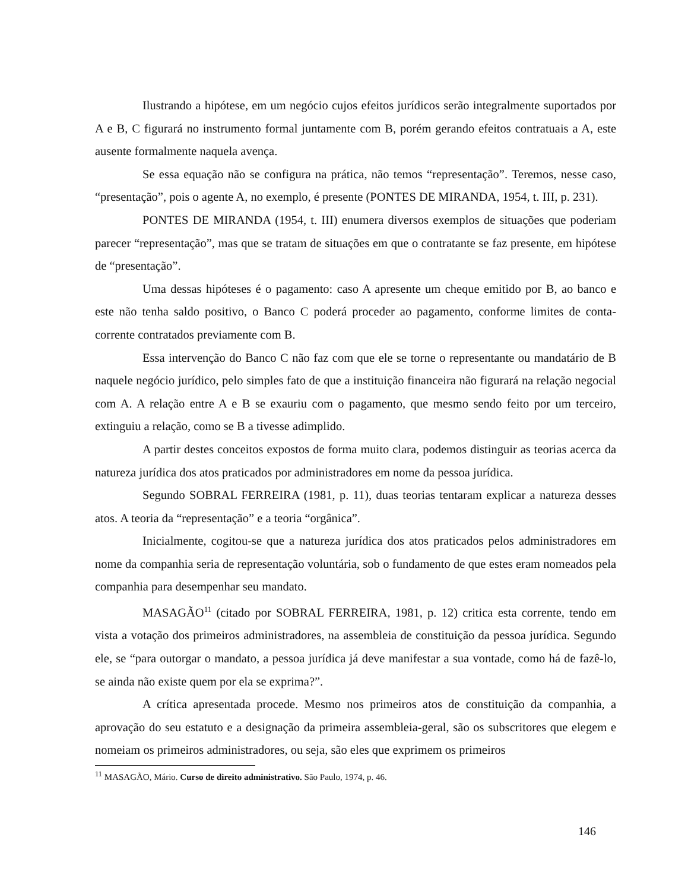Ilustrando a hipótese, em um negócio cujos efeitos jurídicos serão integralmente suportados por A e B, C figurará no instrumento formal juntamente com B, porém gerando efeitos contratuais a A, este ausente formalmente naquela avença.
Se essa equação não se configura na prática, não temos “representação”. Teremos, nesse caso, “presentação”, pois o agente A, no exemplo, é presente (PONTES DE MIRANDA, 1954, t. III, p. 231).
PONTES DE MIRANDA (1954, t. III) enumera diversos exemplos de situações que poderiam parecer “representação”, mas que se tratam de situações em que o contratante se faz presente, em hipótese de “presentação”.
Uma dessas hipóteses é o pagamento: caso A apresente um cheque emitido por B, ao banco e este não tenha saldo positivo, o Banco C poderá proceder ao pagamento, conforme limites de conta-corrente contratados previamente com B.
Essa intervenção do Banco C não faz com que ele se torne o representante ou mandatário de B naquele negócio jurídico, pelo simples fato de que a instituição financeira não figurará na relação negocial com A. A relação entre A e B se exauriu com o pagamento, que mesmo sendo feito por um terceiro, extinguiu a relação, como se B a tivesse adimplido.
A partir destes conceitos expostos de forma muito clara, podemos distinguir as teorias acerca da natureza jurídica dos atos praticados por administradores em nome da pessoa jurídica.
Segundo SOBRAL FERREIRA (1981, p. 11), duas teorias tentaram explicar a natureza desses atos. A teoria da “representação” e a teoria “orgânica”.
Inicialmente, cogitou-se que a natureza jurídica dos atos praticados pelos administradores em nome da companhia seria de representação voluntária, sob o fundamento de que estes eram nomeados pela companhia para desempenhar seu mandato.
MASAGÃO<sup>11</sup> (citado por SOBRAL FERREIRA, 1981, p. 12) critica esta corrente, tendo em vista a votação dos primeiros administradores, na assembleia de constituição da pessoa jurídica. Segundo ele, se “para outorgar o mandato, a pessoa jurídica já deve manifestar a sua vontade, como há de fazê-lo, se ainda não existe quem por ela se exprima?”.
A crítica apresentada procede. Mesmo nos primeiros atos de constituição da companhia, a aprovação do seu estatuto e a designação da primeira assembleia-geral, são os subscritores que elegem e nomeiam os primeiros administradores, ou seja, são eles que exprimem os primeiros
<sup>11</sup> MASAGÃO, Mário. Curso de direito administrativo. São Paulo, 1974, p. 46.
146